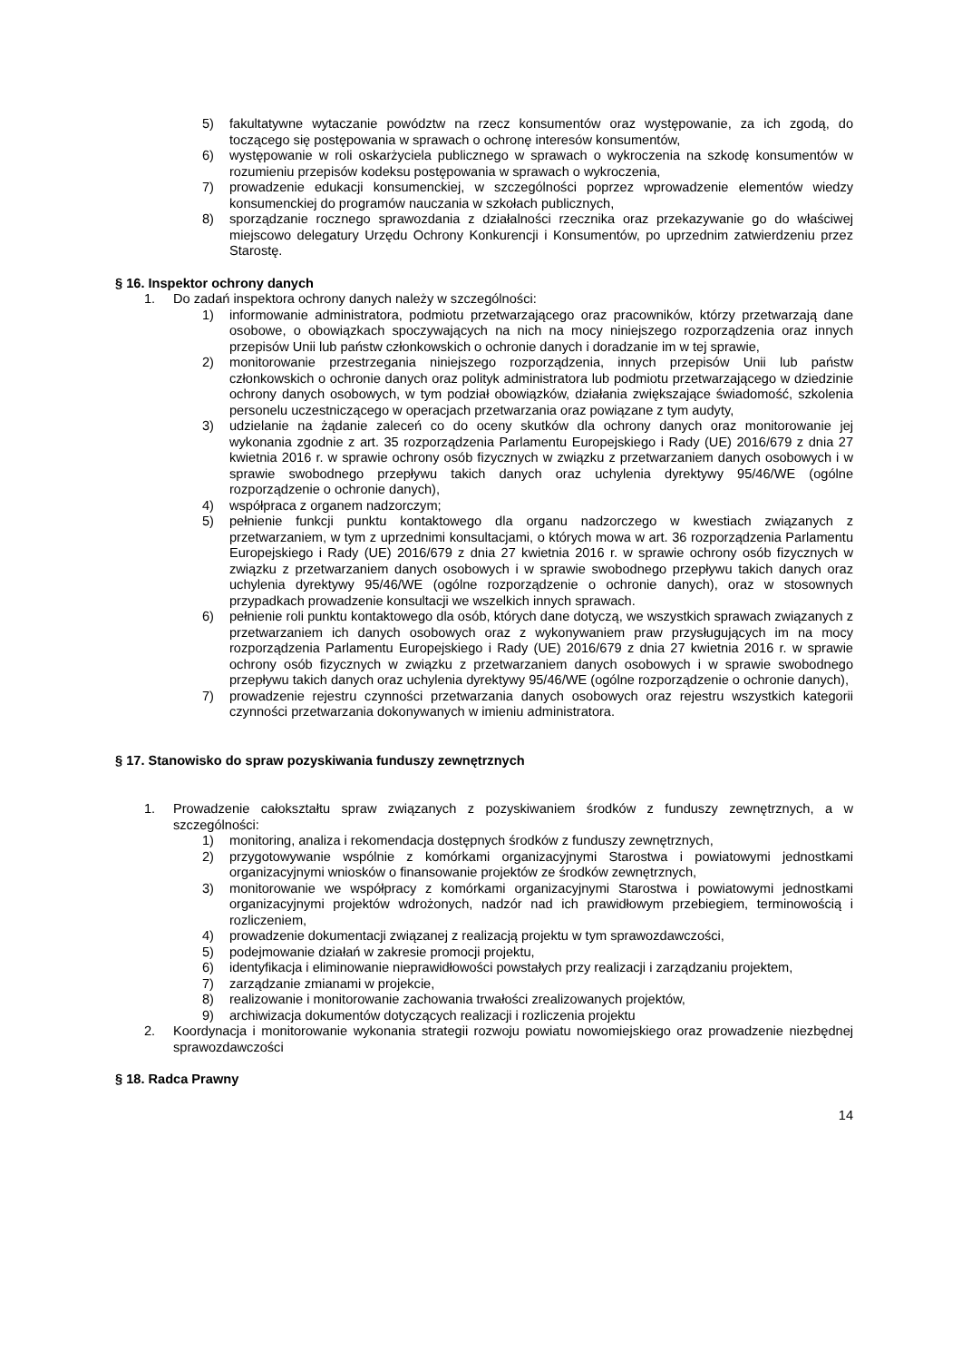5) fakultatywne wytaczanie powództw na rzecz konsumentów oraz występowanie, za ich zgodą, do toczącego się postępowania w sprawach o ochronę interesów konsumentów,
6) występowanie w roli oskarżyciela publicznego w sprawach o wykroczenia na szkodę konsumentów w rozumieniu przepisów kodeksu postępowania w sprawach o wykroczenia,
7) prowadzenie edukacji konsumenckiej, w szczególności poprzez wprowadzenie elementów wiedzy konsumenckiej do programów nauczania w szkołach publicznych,
8) sporządzanie rocznego sprawozdania z działalności rzecznika oraz przekazywanie go do właściwej miejscowo delegatury Urzędu Ochrony Konkurencji i Konsumentów, po uprzednim zatwierdzeniu przez Starostę.
§ 16. Inspektor ochrony danych
1. Do zadań inspektora ochrony danych należy w szczególności:
1) informowanie administratora, podmiotu przetwarzającego oraz pracowników, którzy przetwarzają dane osobowe, o obowiązkach spoczywających na nich na mocy niniejszego rozporządzenia oraz innych przepisów Unii lub państw członkowskich o ochronie danych i doradzanie im w tej sprawie,
2) monitorowanie przestrzegania niniejszego rozporządzenia, innych przepisów Unii lub państw członkowskich o ochronie danych oraz polityk administratora lub podmiotu przetwarzającego w dziedzinie ochrony danych osobowych, w tym podział obowiązków, działania zwiększające świadomość, szkolenia personelu uczestniczącego w operacjach przetwarzania oraz powiązane z tym audyty,
3) udzielanie na żądanie zaleceń co do oceny skutków dla ochrony danych oraz monitorowanie jej wykonania zgodnie z art. 35 rozporządzenia Parlamentu Europejskiego i Rady (UE) 2016/679 z dnia 27 kwietnia 2016 r. w sprawie ochrony osób fizycznych w związku z przetwarzaniem danych osobowych i w sprawie swobodnego przepływu takich danych oraz uchylenia dyrektywy 95/46/WE (ogólne rozporządzenie o ochronie danych),
4) współpraca z organem nadzorczym;
5) pełnienie funkcji punktu kontaktowego dla organu nadzorczego w kwestiach związanych z przetwarzaniem, w tym z uprzednimi konsultacjami, o których mowa w art. 36 rozporządzenia Parlamentu Europejskiego i Rady (UE) 2016/679 z dnia 27 kwietnia 2016 r. w sprawie ochrony osób fizycznych w związku z przetwarzaniem danych osobowych i w sprawie swobodnego przepływu takich danych oraz uchylenia dyrektywy 95/46/WE (ogólne rozporządzenie o ochronie danych), oraz w stosownych przypadkach prowadzenie konsultacji we wszelkich innych sprawach.
6) pełnienie roli punktu kontaktowego dla osób, których dane dotyczą, we wszystkich sprawach związanych z przetwarzaniem ich danych osobowych oraz z wykonywaniem praw przysługujących im na mocy rozporządzenia Parlamentu Europejskiego i Rady (UE) 2016/679 z dnia 27 kwietnia 2016 r. w sprawie ochrony osób fizycznych w związku z przetwarzaniem danych osobowych i w sprawie swobodnego przepływu takich danych oraz uchylenia dyrektywy 95/46/WE (ogólne rozporządzenie o ochronie danych),
7) prowadzenie rejestru czynności przetwarzania danych osobowych oraz rejestru wszystkich kategorii czynności przetwarzania dokonywanych w imieniu administratora.
§ 17. Stanowisko do spraw pozyskiwania funduszy zewnętrznych
1. Prowadzenie całokształtu spraw związanych z pozyskiwaniem środków z funduszy zewnętrznych, a w szczególności:
1) monitoring, analiza i rekomendacja dostępnych środków z funduszy zewnętrznych,
2) przygotowywanie wspólnie z komórkami organizacyjnymi Starostwa i powiatowymi jednostkami organizacyjnymi wniosków o finansowanie projektów ze środków zewnętrznych,
3) monitorowanie we współpracy z komórkami organizacyjnymi Starostwa i powiatowymi jednostkami organizacyjnymi projektów wdrożonych, nadzór nad ich prawidłowym przebiegiem, terminowością i rozliczeniem,
4) prowadzenie dokumentacji związanej z realizacją projektu w tym sprawozdawczości,
5) podejmowanie działań w zakresie promocji projektu,
6) identyfikacja i eliminowanie nieprawidłowości powstałych przy realizacji i zarządzaniu projektem,
7) zarządzanie zmianami w projekcie,
8) realizowanie i monitorowanie zachowania trwałości zrealizowanych projektów,
9) archiwizacja dokumentów dotyczących realizacji i rozliczenia projektu
2. Koordynacja i monitorowanie wykonania strategii rozwoju powiatu nowomiejskiego oraz prowadzenie niezbędnej sprawozdawczości
§ 18. Radca Prawny
14